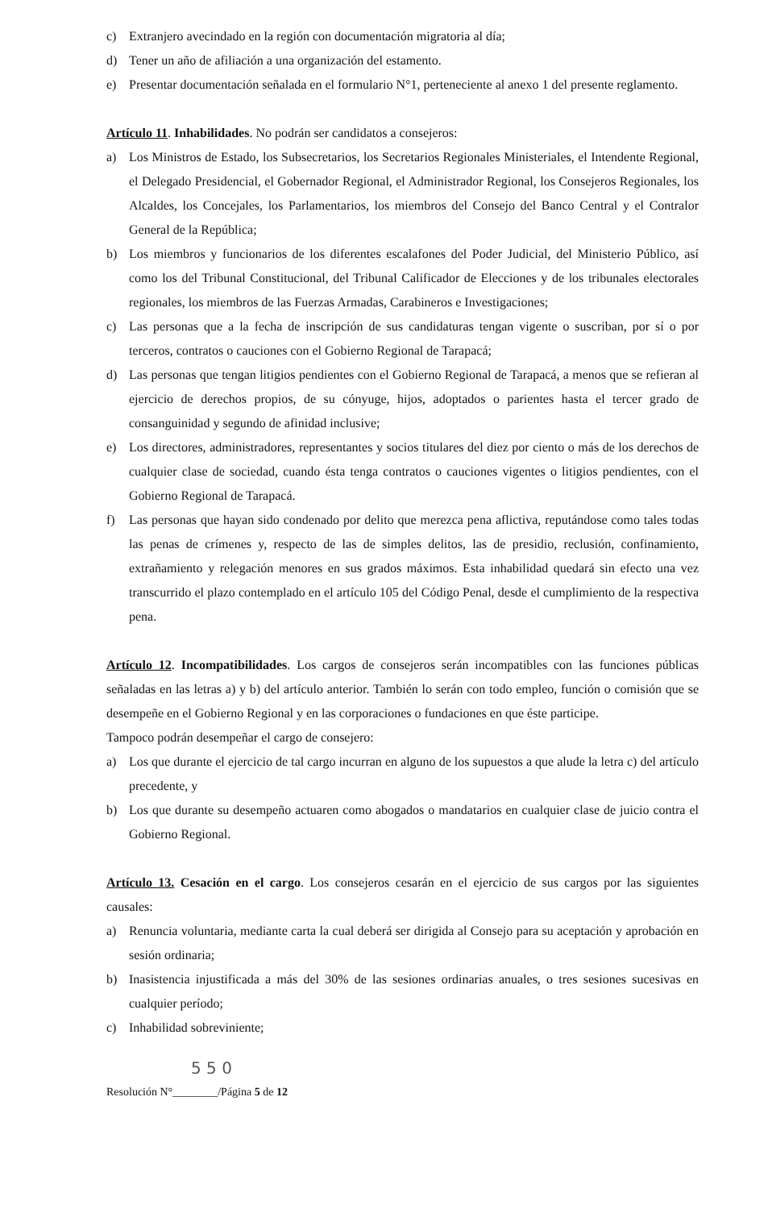c) Extranjero avecindado en la región con documentación migratoria al día;
d) Tener un año de afiliación a una organización del estamento.
e) Presentar documentación señalada en el formulario N°1, perteneciente al anexo 1 del presente reglamento.
Artículo 11. Inhabilidades. No podrán ser candidatos a consejeros:
a) Los Ministros de Estado, los Subsecretarios, los Secretarios Regionales Ministeriales, el Intendente Regional, el Delegado Presidencial, el Gobernador Regional, el Administrador Regional, los Consejeros Regionales, los Alcaldes, los Concejales, los Parlamentarios, los miembros del Consejo del Banco Central y el Contralor General de la República;
b) Los miembros y funcionarios de los diferentes escalafones del Poder Judicial, del Ministerio Público, así como los del Tribunal Constitucional, del Tribunal Calificador de Elecciones y de los tribunales electorales regionales, los miembros de las Fuerzas Armadas, Carabineros e Investigaciones;
c) Las personas que a la fecha de inscripción de sus candidaturas tengan vigente o suscriban, por sí o por terceros, contratos o cauciones con el Gobierno Regional de Tarapacá;
d) Las personas que tengan litigios pendientes con el Gobierno Regional de Tarapacá, a menos que se refieran al ejercicio de derechos propios, de su cónyuge, hijos, adoptados o parientes hasta el tercer grado de consanguinidad y segundo de afinidad inclusive;
e) Los directores, administradores, representantes y socios titulares del diez por ciento o más de los derechos de cualquier clase de sociedad, cuando ésta tenga contratos o cauciones vigentes o litigios pendientes, con el Gobierno Regional de Tarapacá.
f) Las personas que hayan sido condenado por delito que merezca pena aflictiva, reputándose como tales todas las penas de crímenes y, respecto de las de simples delitos, las de presidio, reclusión, confinamiento, extrañamiento y relegación menores en sus grados máximos. Esta inhabilidad quedará sin efecto una vez transcurrido el plazo contemplado en el artículo 105 del Código Penal, desde el cumplimiento de la respectiva pena.
Artículo 12. Incompatibilidades. Los cargos de consejeros serán incompatibles con las funciones públicas señaladas en las letras a) y b) del artículo anterior. También lo serán con todo empleo, función o comisión que se desempeñe en el Gobierno Regional y en las corporaciones o fundaciones en que éste participe.
Tampoco podrán desempeñar el cargo de consejero:
a) Los que durante el ejercicio de tal cargo incurran en alguno de los supuestos a que alude la letra c) del artículo precedente, y
b) Los que durante su desempeño actuaren como abogados o mandatarios en cualquier clase de juicio contra el Gobierno Regional.
Artículo 13. Cesación en el cargo. Los consejeros cesarán en el ejercicio de sus cargos por las siguientes causales:
a) Renuncia voluntaria, mediante carta la cual deberá ser dirigida al Consejo para su aceptación y aprobación en sesión ordinaria;
b) Inasistencia injustificada a más del 30% de las sesiones ordinarias anuales, o tres sesiones sucesivas en cualquier período;
c) Inhabilidad sobreviniente;
5 5 0
Resolución N°________/Página 5 de 12